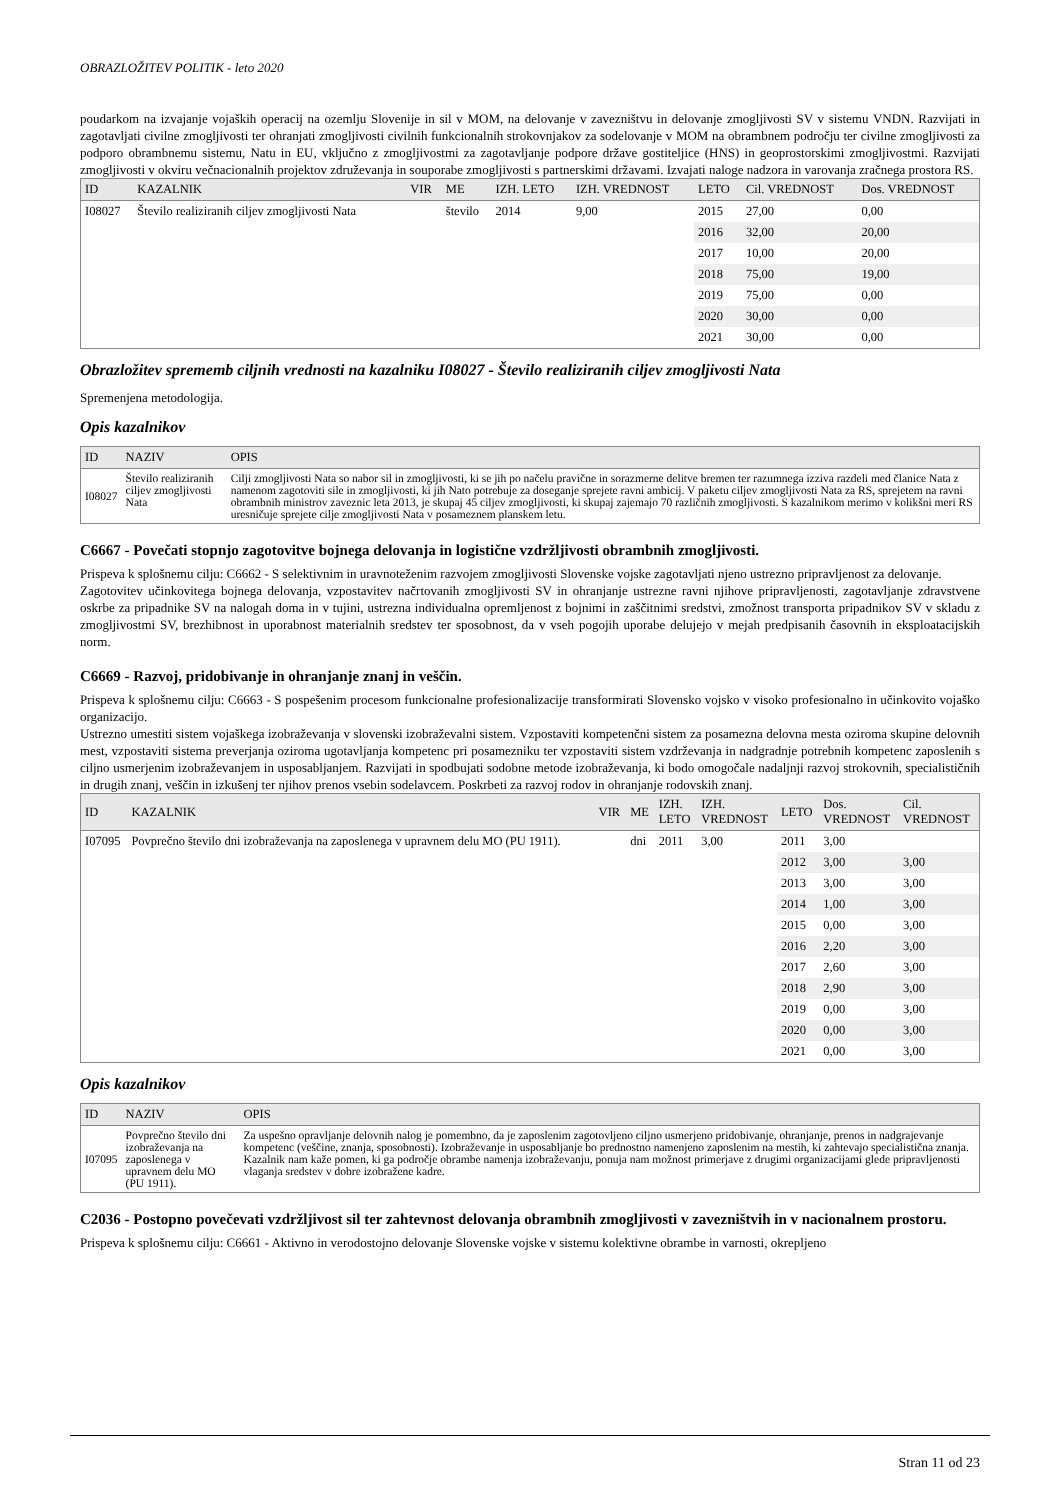OBRAZLOŽITEV POLITIK - leto 2020
poudarkom na izvajanje vojaških operacij na ozemlju Slovenije in sil v MOM, na delovanje v zavezništvu in delovanje zmogljivosti SV v sistemu VNDN. Razvijati in zagotavljati civilne zmogljivosti ter ohranjati zmogljivosti civilnih funkcionalnih strokovnjakov za sodelovanje v MOM na obrambnem področju ter civilne zmogljivosti za podporo obrambnemu sistemu, Natu in EU, vključno z zmogljivostmi za zagotavljanje podpore države gostiteljice (HNS) in geoprostorskimi zmogljivostmi. Razvijati zmogljivosti v okviru večnacionalnih projektov združevanja in souporabe zmogljivosti s partnerskimi državami. Izvajati naloge nadzora in varovanja zračnega prostora RS.
| ID | KAZALNIK | VIR | ME | IZH. LETO | IZH. VREDNOST | LETO | Cil. VREDNOST | Dos. VREDNOST |
| --- | --- | --- | --- | --- | --- | --- | --- | --- |
| I08027 | Število realiziranih ciljev zmogljivosti Nata | | število | 2014 | 9,00 | 2015 | 27,00 | 0,00 |
| | | | | | | 2016 | 32,00 | 20,00 |
| | | | | | | 2017 | 10,00 | 20,00 |
| | | | | | | 2018 | 75,00 | 19,00 |
| | | | | | | 2019 | 75,00 | 0,00 |
| | | | | | | 2020 | 30,00 | 0,00 |
| | | | | | | 2021 | 30,00 | 0,00 |
Obrazložitev sprememb ciljnih vrednosti na kazalniku I08027 - Število realiziranih ciljev zmogljivosti Nata
Spremenjena metodologija.
Opis kazalnikov
| ID | NAZIV | OPIS |
| --- | --- | --- |
| I08027 | Število realiziranih ciljev zmogljivosti Nata | Cilji zmogljivosti Nata so nabor sil in zmogljivosti, ki se jih po načelu pravične in sorazmerne delitve bremen ter razumnega izziva razdeli med članice Nata z namenom zagotoviti sile in zmogljivosti, ki jih Nato potrebuje za doseganje sprejete ravni ambicij. V paketu ciljev zmogljivosti Nata za RS, sprejetem na ravni obrambnih ministrov zaveznic leta 2013, je skupaj 45 ciljev zmogljivosti, ki skupaj zajemajo 70 različnih zmogljivosti. S kazalnikom merimo v kolikšni meri RS uresničuje sprejete cilje zmogljivosti Nata v posameznem planskem letu. |
C6667 - Povečati stopnjo zagotovitve bojnega delovanja in logistične vzdržljivosti obrambnih zmogljivosti.
Prispeva k splošnemu cilju: C6662 - S selektivnim in uravnoteženim razvojem zmogljivosti Slovenske vojske zagotavljati njeno ustrezno pripravljenost za delovanje.
Zagotovitev učinkovitega bojnega delovanja, vzpostavitev načrtovanih zmogljivosti SV in ohranjanje ustrezne ravni njihove pripravljenosti, zagotavljanje zdravstvene oskrbe za pripadnike SV na nalogah doma in v tujini, ustrezna individualna opremljenost z bojnimi in zaščitnimi sredstvi, zmožnost transporta pripadnikov SV v skladu z zmogljivostmi SV, brezhibnost in uporabnost materialnih sredstev ter sposobnost, da v vseh pogojih uporabe delujejo v mejah predpisanih časovnih in eksploatacijskih norm.
C6669 - Razvoj, pridobivanje in ohranjanje znanj in veščin.
Prispeva k splošnemu cilju: C6663 - S pospešenim procesom funkcionalne profesionalizacije transformirati Slovensko vojsko v visoko profesionalno in učinkovito vojaško organizacijo.
Ustrezno umestiti sistem vojaškega izobraževanja v slovenski izobraževalni sistem. Vzpostaviti kompetenčni sistem za posamezna delovna mesta oziroma skupine delovnih mest, vzpostaviti sistema preverjanja oziroma ugotavljanja kompetenc pri posamezniku ter vzpostaviti sistem vzdrževanja in nadgradnje potrebnih kompetenc zaposlenih s ciljno usmerjenim izobraževanjem in usposabljanjem. Razvijati in spodbujati sodobne metode izobraževanja, ki bodo omogočale nadaljnji razvoj strokovnih, specialističnih in drugih znanj, veščin in izkušenj ter njihov prenos vsebin sodelavcem. Poskrbeti za razvoj rodov in ohranjanje rodovskih znanj.
| ID | KAZALNIK | VIR | ME | IZH. LETO | IZH. VREDNOST | LETO | Dos. VREDNOST | Cil. VREDNOST |
| --- | --- | --- | --- | --- | --- | --- | --- | --- |
| I07095 | Povprečno število dni izobraževanja na zaposlenega v upravnem delu MO (PU 1911). | | dni | 2011 | 3,00 | 2011 | 3,00 | |
| | | | | | | 2012 | 3,00 | 3,00 |
| | | | | | | 2013 | 3,00 | 3,00 |
| | | | | | | 2014 | 1,00 | 3,00 |
| | | | | | | 2015 | 0,00 | 3,00 |
| | | | | | | 2016 | 2,20 | 3,00 |
| | | | | | | 2017 | 2,60 | 3,00 |
| | | | | | | 2018 | 2,90 | 3,00 |
| | | | | | | 2019 | 0,00 | 3,00 |
| | | | | | | 2020 | 0,00 | 3,00 |
| | | | | | | 2021 | 0,00 | 3,00 |
Opis kazalnikov
| ID | NAZIV | OPIS |
| --- | --- | --- |
| I07095 | Povprečno število dni izobraževanja na zaposlenega v upravnem delu MO (PU 1911). | Za uspešno opravljanje delovnih nalog je pomembno, da je zaposlenim zagotovljeno ciljno usmerjeno pridobivanje, ohranjanje, prenos in nadgrajevanje kompetenc (veščine, znanja, sposobnosti). Izobraževanje in usposabljanje bo prednostno namenjeno zaposlenim na mestih, ki zahtevajo specialistična znanja. Kazalnik nam kaže pomen, ki ga področje obrambe namenja izobraževanju, ponuja nam možnost primerjave z drugimi organizacijami glede pripravljenosti vlaganja sredstev v dobre izobražene kadre. |
C2036 - Postopno povečevati vzdržljivost sil ter zahtevnost delovanja obrambnih zmogljivosti v zavezništvih in v nacionalnem prostoru.
Prispeva k splošnemu cilju: C6661 - Aktivno in verodostojno delovanje Slovenske vojske v sistemu kolektivne obrambe in varnosti, okrepljeno
Stran 11 od 23